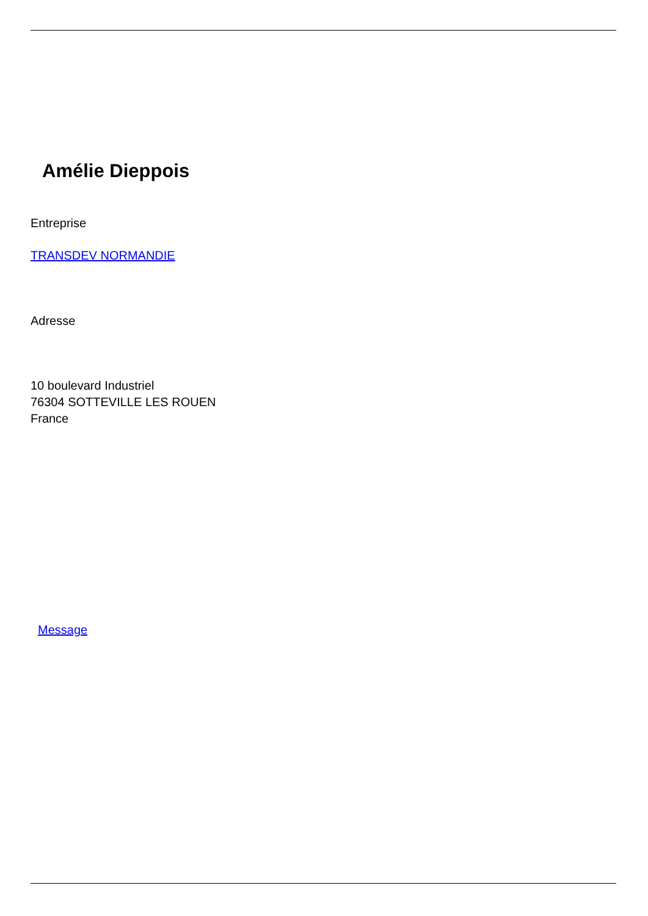Amélie Dieppois
Entreprise
TRANSDEV NORMANDIE
Adresse
10 boulevard Industriel
76304 SOTTEVILLE LES ROUEN
France
Message